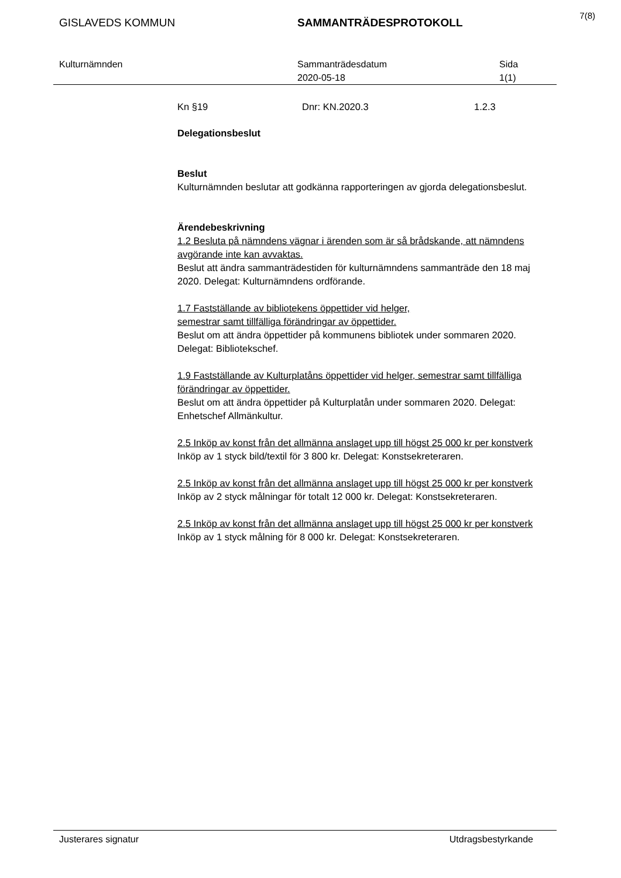7(8)
GISLAVEDS KOMMUN SAMMANTRÄDESPROTOKOLL
Kulturnämnden Sammanträdesdatum
2020-05-18
Sida
1(1)
Kn §19 Dnr: KN.2020.3 1.2.3
Delegationsbeslut
Beslut
Kulturnämnden beslutar att godkänna rapporteringen av gjorda delegationsbeslut.
Ärendebeskrivning
1.2 Besluta på nämndens vägnar i ärenden som är så brådskande, att nämndens avgörande inte kan avvaktas.
Beslut att ändra sammanträdestiden för kulturnämndens sammanträde den 18 maj 2020. Delegat: Kulturnämndens ordförande.
1.7 Fastställande av bibliotekens öppettider vid helger,
semestrar samt tillfälliga förändringar av öppettider.
Beslut om att ändra öppettider på kommunens bibliotek under sommaren 2020. Delegat: Bibliotekschef.
1.9 Fastställande av Kulturplatåns öppettider vid helger, semestrar samt tillfälliga förändringar av öppettider.
Beslut om att ändra öppettider på Kulturplatån under sommaren 2020. Delegat: Enhetschef Allmänkultur.
2.5 Inköp av konst från det allmänna anslaget upp till högst 25 000 kr per konstverk
Inköp av 1 styck bild/textil för 3 800 kr. Delegat: Konstsekreteraren.
2.5 Inköp av konst från det allmänna anslaget upp till högst 25 000 kr per konstverk
Inköp av 2 styck målningar för totalt 12 000 kr. Delegat: Konstsekreteraren.
2.5 Inköp av konst från det allmänna anslaget upp till högst 25 000 kr per konstverk
Inköp av 1 styck målning för 8 000 kr. Delegat: Konstsekreteraren.
Justerares signatur Utdragsbestyrkande